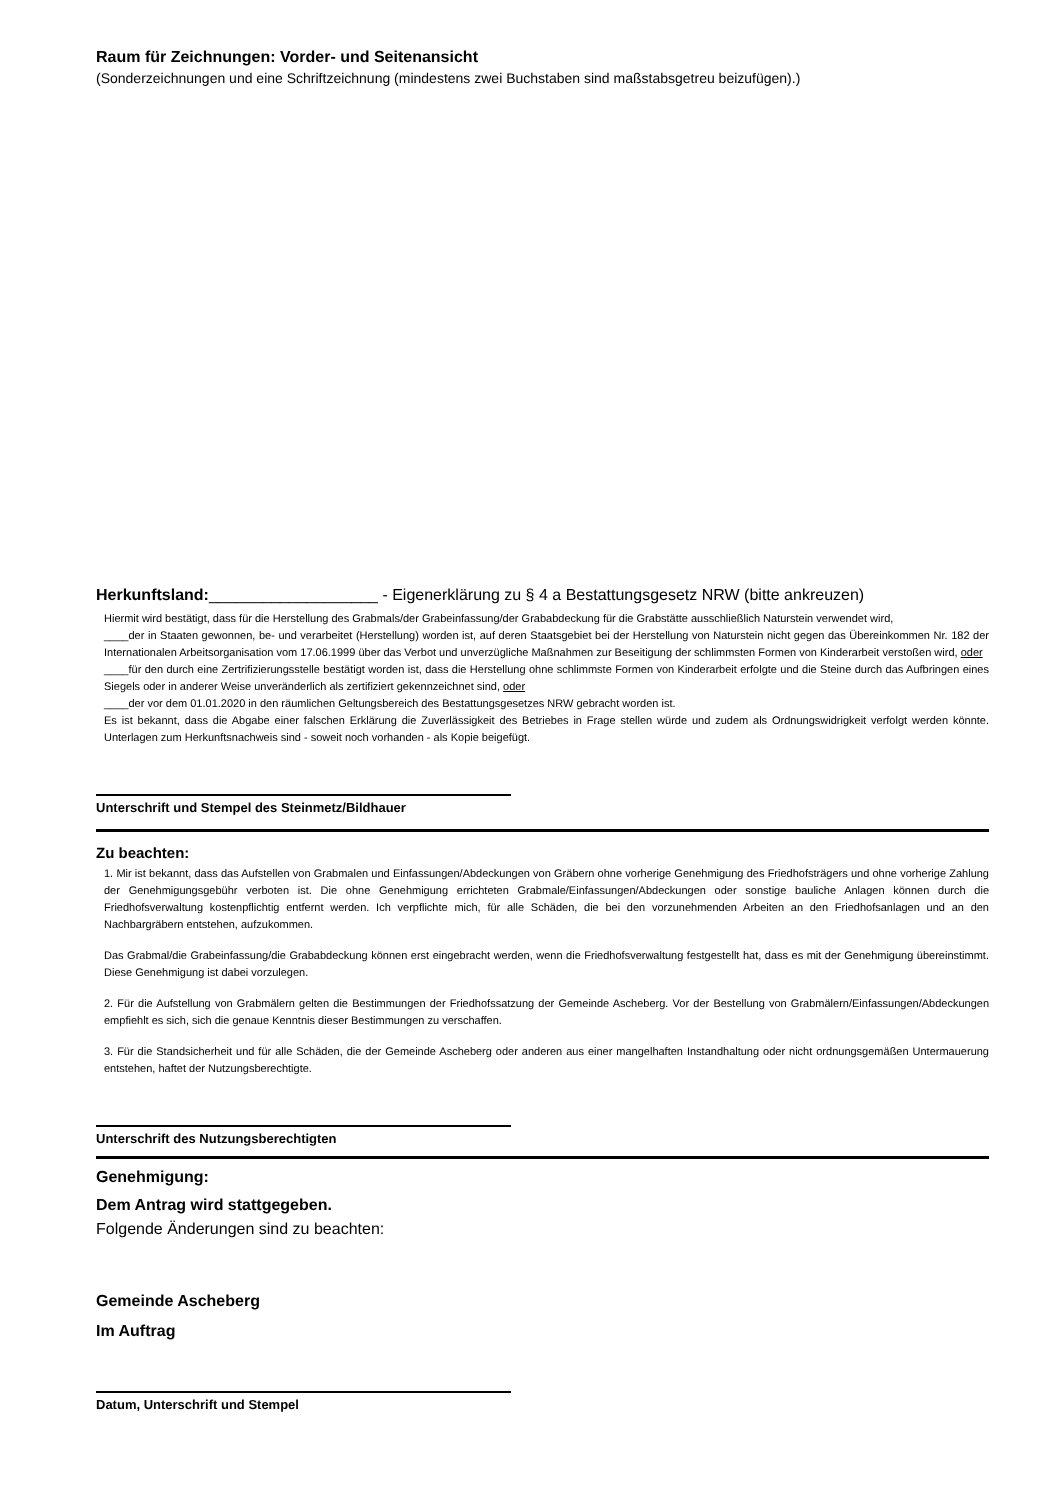Raum für Zeichnungen: Vorder- und Seitenansicht
(Sonderzeichnungen und eine Schriftzeichnung (mindestens zwei Buchstaben sind maßstabsgetreu beizufügen).)
Herkunftsland:___________________ - Eigenerklärung zu § 4 a Bestattungsgesetz NRW (bitte ankreuzen)
Hiermit wird bestätigt, dass für die Herstellung des Grabmals/der Grabeinfassung/der Grababdeckung für die Grabstätte ausschließlich Naturstein verwendet wird,
____der in Staaten gewonnen, be- und verarbeitet (Herstellung) worden ist, auf deren Staatsgebiet bei der Herstellung von Naturstein nicht gegen das Übereinkommen Nr. 182 der Internationalen Arbeitsorganisation vom 17.06.1999 über das Verbot und unverzügliche Maßnahmen zur Beseitigung der schlimmsten Formen von Kinderarbeit verstoßen wird, oder
____für den durch eine Zertrifizierungsstelle bestätigt worden ist, dass die Herstellung ohne schlimmste Formen von Kinderarbeit erfolgte und die Steine durch das Aufbringen eines Siegels oder in anderer Weise unveränderlich als zertifiziert gekennzeichnet sind, oder
____der vor dem 01.01.2020 in den räumlichen Geltungsbereich des Bestattungsgesetzes NRW gebracht worden ist.
Es ist bekannt, dass die Abgabe einer falschen Erklärung die Zuverlässigkeit des Betriebes in Frage stellen würde und zudem als Ordnungswidrigkeit verfolgt werden könnte. Unterlagen zum Herkunftsnachweis sind - soweit noch vorhanden - als Kopie beigefügt.
Unterschrift und Stempel des Steinmetz/Bildhauer
Zu beachten:
1. Mir ist bekannt, dass das Aufstellen von Grabmalen und Einfassungen/Abdeckungen von Gräbern ohne vorherige Genehmigung des Friedhofsträgers und ohne vorherige Zahlung der Genehmigungsgebühr verboten ist. Die ohne Genehmigung errichteten Grabmale/Einfassungen/Abdeckungen oder sonstige bauliche Anlagen können durch die Friedhofsverwaltung kostenpflichtig entfernt werden. Ich verpflichte mich, für alle Schäden, die bei den vorzunehmenden Arbeiten an den Friedhofsanlagen und an den Nachbargräbern entstehen, aufzukommen.
Das Grabmal/die Grabeinfassung/die Grababdeckung können erst eingebracht werden, wenn die Friedhofsverwaltung festgestellt hat, dass es mit der Genehmigung übereinstimmt. Diese Genehmigung ist dabei vorzulegen.
2. Für die Aufstellung von Grabmälern gelten die Bestimmungen der Friedhofssatzung der Gemeinde Ascheberg. Vor der Bestellung von Grabmälern/Einfassungen/Abdeckungen empfiehlt es sich, sich die genaue Kenntnis dieser Bestimmungen zu verschaffen.
3. Für die Standsicherheit und für alle Schäden, die der Gemeinde Ascheberg oder anderen aus einer mangelhaften Instandhaltung oder nicht ordnungsgemäßen Untermauerung entstehen, haftet der Nutzungsberechtigte.
Unterschrift des Nutzungsberechtigten
Genehmigung:
Dem Antrag wird stattgegeben.
Folgende Änderungen sind zu beachten:
Gemeinde Ascheberg
Im Auftrag
Datum, Unterschrift und Stempel